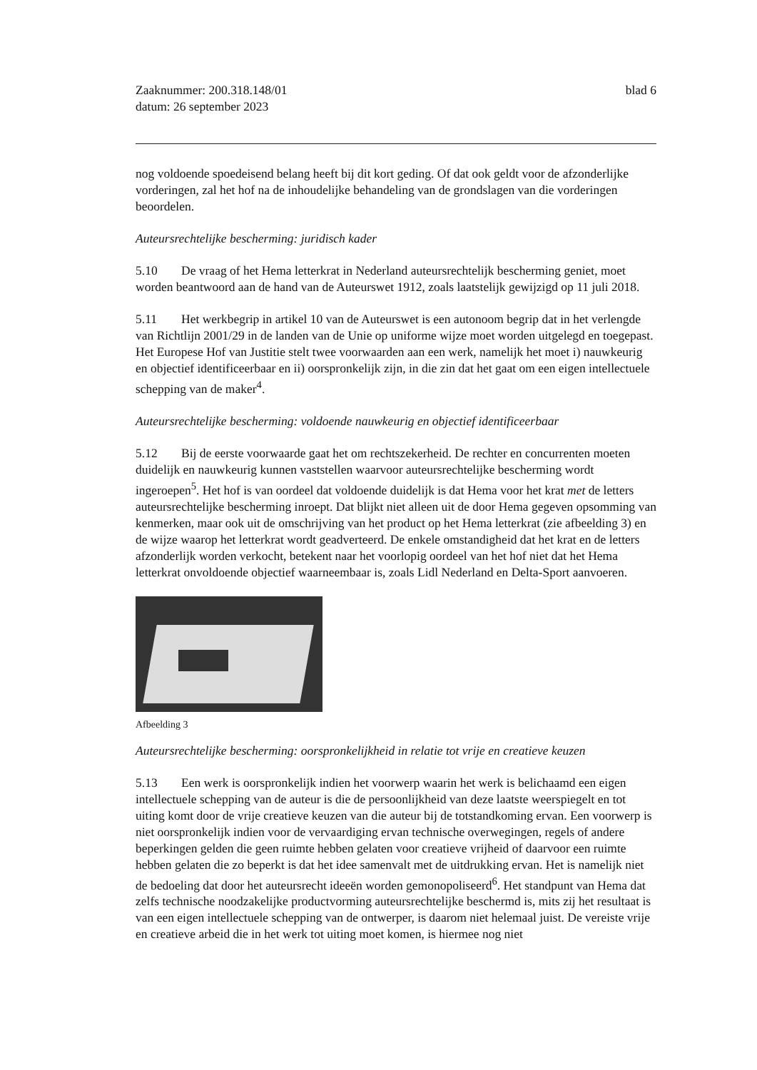Zaaknummer: 200.318.148/01
datum: 26 september 2023
blad 6
nog voldoende spoedeisend belang heeft bij dit kort geding. Of dat ook geldt voor de afzonderlijke vorderingen, zal het hof na de inhoudelijke behandeling van de grondslagen van die vorderingen beoordelen.
Auteursrechtelijke bescherming: juridisch kader
5.10 De vraag of het Hema letterkrat in Nederland auteursrechtelijk bescherming geniet, moet worden beantwoord aan de hand van de Auteurswet 1912, zoals laatstelijk gewijzigd op 11 juli 2018.
5.11 Het werkbegrip in artikel 10 van de Auteurswet is een autonoom begrip dat in het verlengde van Richtlijn 2001/29 in de landen van de Unie op uniforme wijze moet worden uitgelegd en toegepast. Het Europese Hof van Justitie stelt twee voorwaarden aan een werk, namelijk het moet i) nauwkeurig en objectief identificeerbaar en ii) oorspronkelijk zijn, in die zin dat het gaat om een eigen intellectuele schepping van de maker<sup>4</sup>.
Auteursrechtelijke bescherming: voldoende nauwkeurig en objectief identificeerbaar
5.12 Bij de eerste voorwaarde gaat het om rechtszekerheid. De rechter en concurrenten moeten duidelijk en nauwkeurig kunnen vaststellen waarvoor auteursrechtelijke bescherming wordt ingeroepen<sup>5</sup>. Het hof is van oordeel dat voldoende duidelijk is dat Hema voor het krat met de letters auteursrechtelijke bescherming inroept. Dat blijkt niet alleen uit de door Hema gegeven opsomming van kenmerken, maar ook uit de omschrijving van het product op het Hema letterkrat (zie afbeelding 3) en de wijze waarop het letterkrat wordt geadverteerd. De enkele omstandigheid dat het krat en de letters afzonderlijk worden verkocht, betekent naar het voorlopig oordeel van het hof niet dat het Hema letterkrat onvoldoende objectief waarneembaar is, zoals Lidl Nederland en Delta-Sport aanvoeren.
Afbeelding 3
Auteursrechtelijke bescherming: oorspronkelijkheid in relatie tot vrije en creatieve keuzen
5.13 Een werk is oorspronkelijk indien het voorwerp waarin het werk is belichaamd een eigen intellectuele schepping van de auteur is die de persoonlijkheid van deze laatste weerspiegelt en tot uiting komt door de vrije creatieve keuzen van die auteur bij de totstandkoming ervan. Een voorwerp is niet oorspronkelijk indien voor de vervaardiging ervan technische overwegingen, regels of andere beperkingen gelden die geen ruimte hebben gelaten voor creatieve vrijheid of daarvoor een ruimte hebben gelaten die zo beperkt is dat het idee samenvalt met de uitdrukking ervan. Het is namelijk niet de bedoeling dat door het auteursrecht ideeën worden gemonopoliseerd<sup>6</sup>. Het standpunt van Hema dat zelfs technische noodzakelijke productvorming auteursrechtelijke beschermd is, mits zij het resultaat is van een eigen intellectuele schepping van de ontwerper, is daarom niet helemaal juist. De vereiste vrije en creatieve arbeid die in het werk tot uiting moet komen, is hiermee nog niet